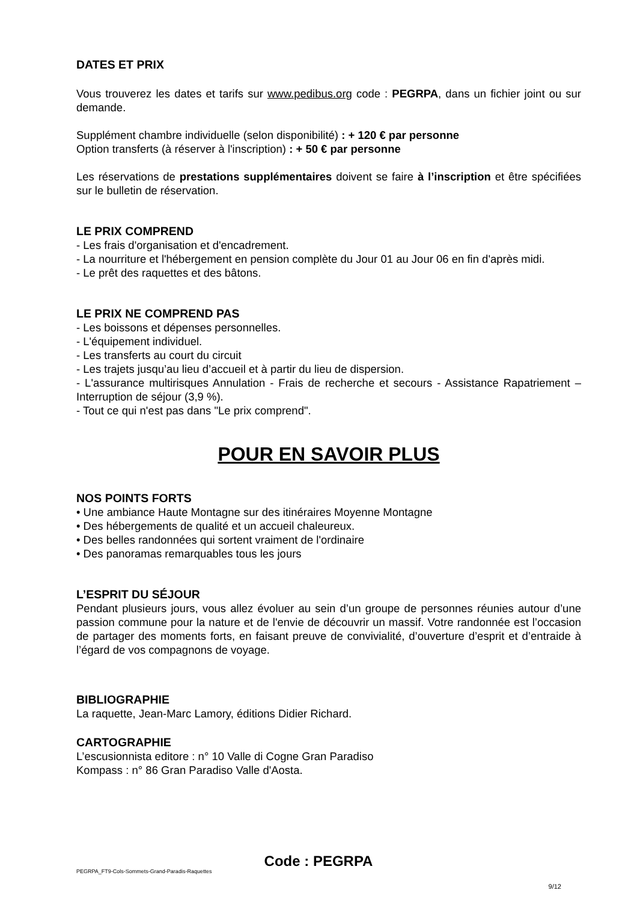DATES ET PRIX
Vous trouverez les dates et tarifs sur www.pedibus.org code : PEGRPA, dans un fichier joint ou sur demande.
Supplément chambre individuelle (selon disponibilité) : + 120 € par personne
Option transferts (à réserver à l'inscription) : + 50 € par personne
Les réservations de prestations supplémentaires doivent se faire à l’inscription et être spécifiées sur le bulletin de réservation.
LE PRIX COMPREND
- Les frais d'organisation et d'encadrement.
- La nourriture et l'hébergement en pension complète du Jour 01 au Jour 06 en fin d'après midi.
- Le prêt des raquettes et des bâtons.
LE PRIX NE COMPREND PAS
- Les boissons et dépenses personnelles.
- L'équipement individuel.
- Les transferts au court du circuit
- Les trajets jusqu’au lieu d’accueil et à partir du lieu de dispersion.
- L'assurance multirisques Annulation - Frais de recherche et secours - Assistance Rapatriement – Interruption de séjour (3,9 %).
- Tout ce qui n'est pas dans "Le prix comprend".
POUR EN SAVOIR PLUS
NOS POINTS FORTS
• Une ambiance Haute Montagne sur des itinéraires Moyenne Montagne
• Des hébergements de qualité et un accueil chaleureux.
• Des belles randonnées qui sortent vraiment de l'ordinaire
• Des panoramas remarquables tous les jours
L’ESPRIT DU SÉJOUR
Pendant plusieurs jours, vous allez évoluer au sein d’un groupe de personnes réunies autour d’une passion commune pour la nature et de l'envie de découvrir un massif. Votre randonnée est l’occasion de partager des moments forts, en faisant preuve de convivialité, d’ouverture d’esprit et d’entraide à l’égard de vos compagnons de voyage.
BIBLIOGRAPHIE
La raquette, Jean-Marc Lamory, éditions Didier Richard.
CARTOGRAPHIE
L’escusionnista editore : n° 10 Valle di Cogne Gran Paradiso
Kompass : n° 86 Gran Paradiso Valle d'Aosta.
Code : PEGRPA
PEGRPA_FT9-Cols-Sommets-Grand-Paradis-Raquettes
9/12